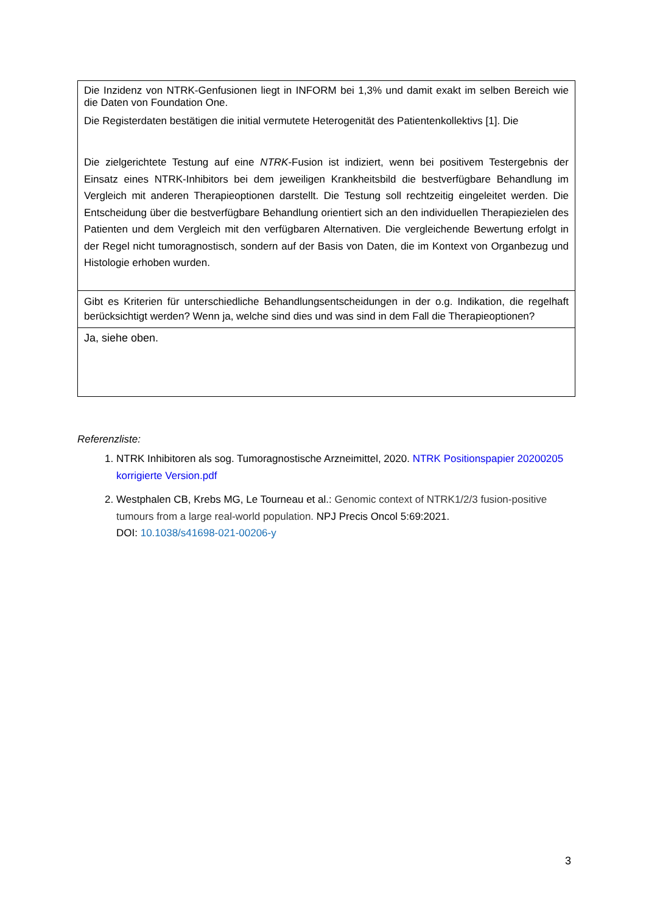| Die Inzidenz von NTRK-Genfusionen liegt in INFORM bei 1,3% und damit exakt im selben Bereich wie die Daten von Foundation One. Die Registerdaten bestätigen die initial vermutete Heterogenität des Patientenkollektivs [1]. Die Die zielgerichtete Testung auf eine NTRK -Fusion ist indiziert, wenn bei positivem Testergebnis der Einsatz eines NTRK-Inhibitors bei dem jeweiligen Krankheitsbild die bestverfügbare Behandlung im Vergleich mit anderen Therapieoptionen darstellt. Die Testung soll rechtzeitig eingeleitet werden. Die Entscheidung über die bestverfügbare Behandlung orientiert sich an den individuellen Therapiezielen des Patienten und dem Vergleich mit den verfügbaren Alternativen. Die vergleichende Bewertung erfolgt in der Regel nicht tumoragnostisch, sondern auf der Basis von Daten, die im Kontext von Organbezug und Histologie erhoben wurden. |
| Gibt es Kriterien für unterschiedliche Behandlungsentscheidungen in der o.g. Indikation, die regelhaft berücksichtigt werden? Wenn ja, welche sind dies und was sind in dem Fall die Therapieoptionen? |
| Ja, siehe oben. |
Referenzliste:
1. NTRK Inhibitoren als sog. Tumoragnostische Arzneimittel, 2020. NTRK Positionspapier 20200205 korrigierte Version.pdf
2. Westphalen CB, Krebs MG, Le Tourneau et al.: Genomic context of NTRK1/2/3 fusion-positive tumours from a large real-world population. NPJ Precis Oncol 5:69:2021.
DOI: 10.1038/s41698-021-00206-y
3